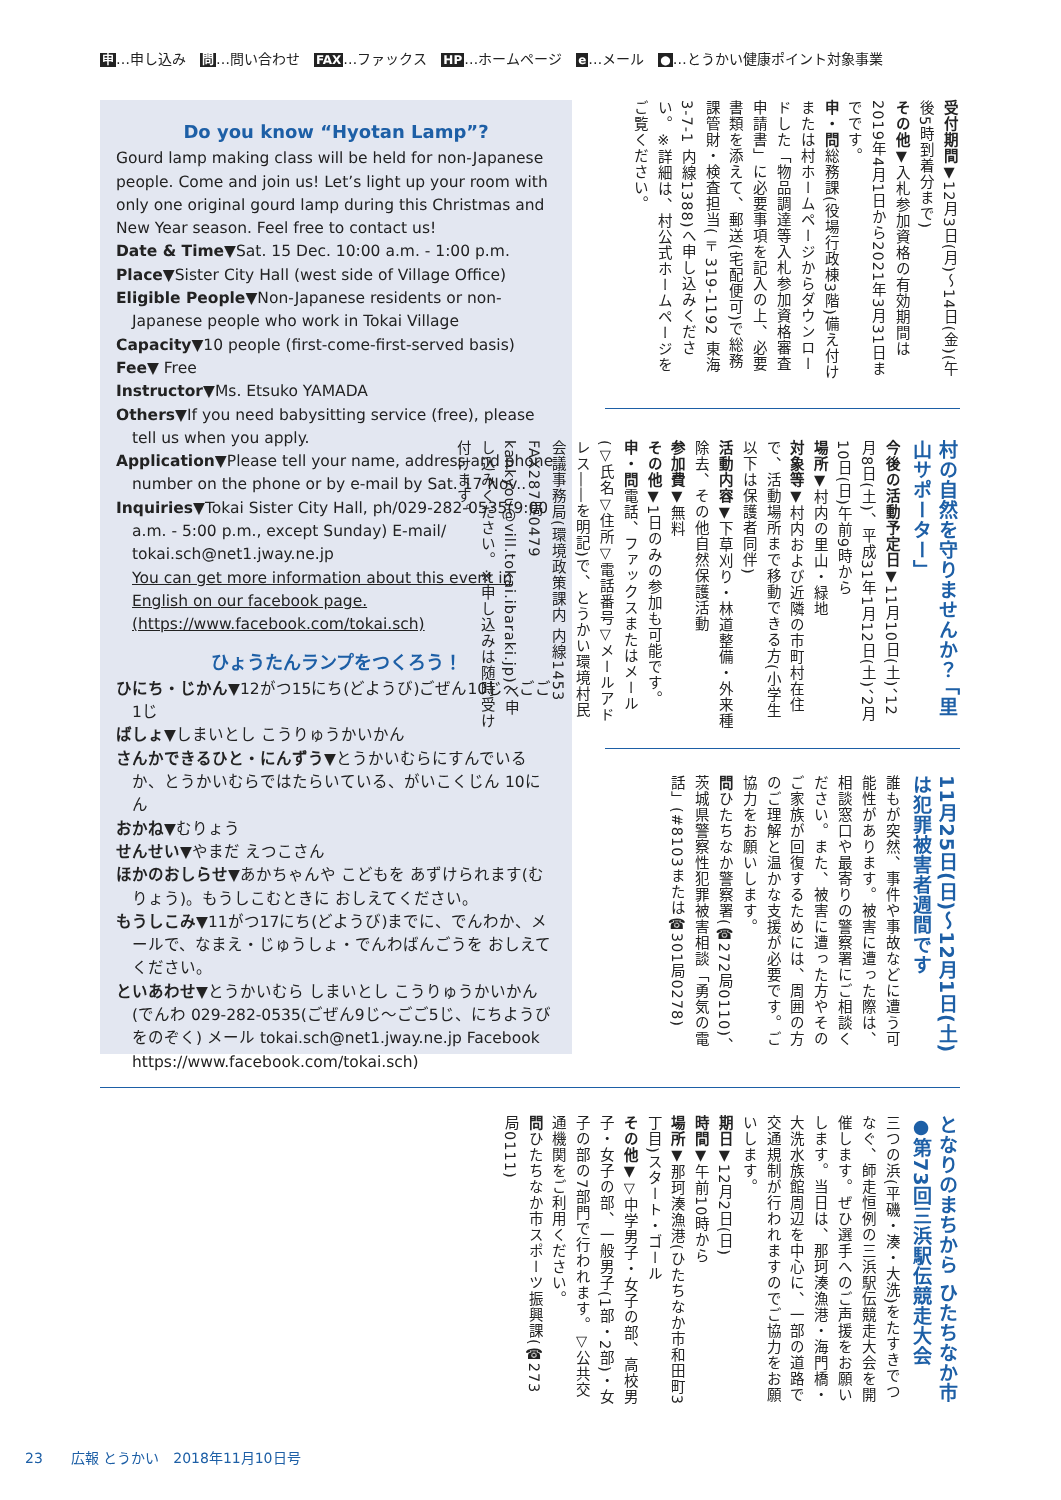申…申し込み　問…問い合わせ　FAX…ファックス　HP…ホームページ　e…メール　●…とうかい健康ポイント対象事業
Do you know “Hyotan Lamp”?
Gourd lamp making class will be held for non-Japanese people. Come and join us! Let’s light up your room with only one original gourd lamp during this Christmas and New Year season. Feel free to contact us!
Date & Time▼Sat. 15 Dec. 10:00 a.m. - 1:00 p.m.
Place▼Sister City Hall (west side of Village Office)
Eligible People▼Non-Japanese residents or non-Japanese people who work in Tokai Village
Capacity▼10 people (first-come-first-served basis)
Fee▼ Free
Instructor▼Ms. Etsuko YAMADA
Others▼If you need babysitting service (free), please tell us when you apply.
Application▼Please tell your name, address and phone number on the phone or by e-mail by Sat. 17 Nov..
Inquiries▼Tokai Sister City Hall, ph/029-282-0535(9:00 a.m. - 5:00 p.m., except Sunday) E-mail/ tokai.sch@net1.jway.ne.jp
You can get more information about this event in English on our facebook page. (https://www.facebook.com/tokai.sch)
ひょうたんランプをつくろう！
ひにち・じかん▼12がつ15にち(どようび)ごぜん10じ～ごご1じ
ばしょ▼しまいとし こうりゅうかいかん
さんかできるひと・にんずう▼とうかいむらにすんでいる か、とうかいむらではたらいている、がいこくじん 10にん
おかね▼むりょう
せんせい▼やまだ えつこさん
ほかのおしらせ▼あかちゃんや こどもを あずけられます(むりょう)。もうしこむときに おしえてください。
もうしこみ▼11がつ17にち(どようび)までに、でんわか、メールで、なまえ・じゅうしょ・でんわばんごうを おしえてください。
といあわせ▼とうかいむら しまいとし こうりゅうかいかん(でんわ 029-282-0535(ごぜん9じ～ごご5じ、にちようびをのぞく) メール tokai.sch@net1.jway.ne.jp Facebook https://www.facebook.com/tokai.sch)
受付期間▼12月3日(月)～14日(金)(午後5時到着分まで)
その他▼入札参加資格の有効期間は2019年4月1日から2021年3月31日までです。
申・問総務課(役場行政棟3階)備え付けまたは村ホームページからダウンロードした「物品調達等入札参加資格審査申請書」に必要事項を記入の上、必要書類を添えて、郵送(宅配便可)で総務課管財・検査担当(〒319-1192 東海3-7-1 内線1388)へ申し込みください。※詳細は、村公式ホームページをご覧ください。
村の自然を守りませんか？ 「里山サポーター」
今後の活動予定日▼11月10日(土)、12月8日(土)、平成31年1月12日(土)、2月10日(日)午前9時から
場所▼村内の里山・緑地
対象等▼村内および近隣の市町村在住で、活動場所まで移動できる方(小学生以下は保護者同伴)
活動内容▼下草刈り・林道整備・外来種除去、その他自然保護活動
参加費▼無料
その他▼1日のみの参加も可能です。
申・問電話、ファックスまたはメール(▽氏名▽住所▽電話番号▽メールアドレス――を明記)で、とうかい環境村民会議事務局(環境政策課内 内線1453 FAX287局0479 kankyou@vill.tokai.ibaraki.jp)へ申し込みください。※申し込みは随時受け付けます。
11月25日(日)～12月1日(土)は犯罪被害者週間です
誰もが突然、事件や事故などに遭う可能性があります。被害に遭った際は、相談窓口や最寄りの警察署にご相談ください。また、被害に遭った方やそのご家族が回復するためには、周囲の方のご理解と温かな支援が必要です。ご協力をお願いします。
問ひたちなか警察署(☎272局0110)、茨城県警察性犯罪被害相談「勇気の電話」(#8103または☎301局0278)
となりのまちから ひたちなか市●第73回三浜駅伝競走大会
三つの浜(平磯・湊・大洗)をたすきでつなぐ、師走恒例の三浜駅伝競走大会を開催します。ぜひ選手へのご声援をお願いします。当日は、那珂湊漁港・海門橋・大洗水族館周辺を中心に、一部の道路で交通規制が行われますのでご協力をお願いします。
期日▼12月2日(日)
時間▼午前10時から
場所▼那珂湊漁港(ひたちなか市和田町3丁目)スタート・ゴール
その他▼▽中学男子・女子の部、高校男子・女子の部、一般男子(1部・2部)・女子の部の7部門で行われます。▽公共交通機関をご利用ください。
問ひたちなか市スポーツ振興課(☎273局0111)
23　　広報 とうかい　2018年11月10日号